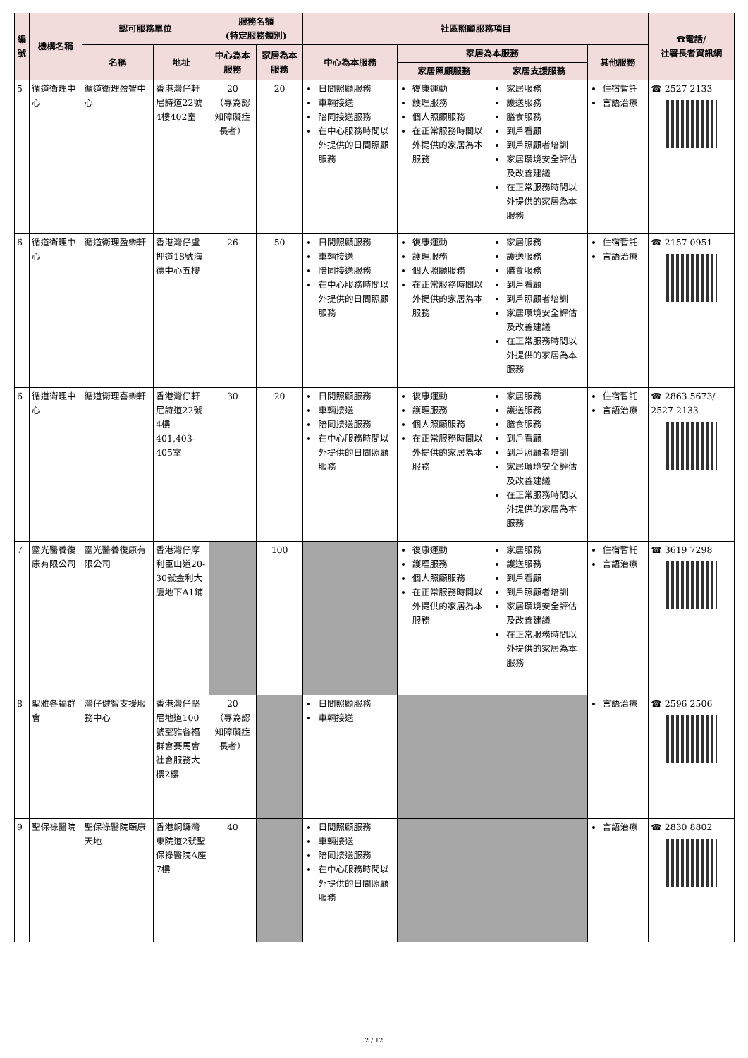| 編號 | 機構名稱 | 認可服務單位 | | 服務名額 (特定服務類別) | | 社區照顧服務項目 | | | | ☎電話/ 社署長者資訊網 |
| --- | --- | --- | --- | --- | --- | --- | --- | --- | --- | --- |
| | | 名稱 | 地址 | 中心為本服務 | 家居為本服務 | 中心為本服務 | 家居為本服務 | | 其他服務 | |
| | | | | | | | 家居照顧服務 | 家居支援服務 | | |
| 5 | 循道衛理中心 | 循道衛理盈智中心 | 香港灣仔軒尼詩道22號4樓402室 | 20 （專為認知障礙症長者） | 20 | 日間照顧服務 車輛接送 陪同接送服務 在中心服務時間以外提供的日間照顧服務 | 復康運動 護理服務 個人照顧服務 在正常服務時間以外提供的家居為本服務 | 家居服務 護送服務 膳食服務 到戶看顧 到戶照顧者培訓 家居環境安全評估及改善建議 在正常服務時間以外提供的家居為本服務 | 住宿暫託 言語治療 | ☎ 2527 2133 |
| 6 | 循道衛理中心 | 循道衛理盈樂軒 | 香港灣仔盧押道18號海德中心五樓 | 26 | 50 | 日間照顧服務 車輛接送 陪同接送服務 在中心服務時間以外提供的日間照顧服務 | 復康運動 護理服務 個人照顧服務 在正常服務時間以外提供的家居為本服務 | 家居服務 護送服務 膳食服務 到戶看顧 到戶照顧者培訓 家居環境安全評估及改善建議 在正常服務時間以外提供的家居為本服務 | 住宿暫託 言語治療 | ☎ 2157 0951 |
| 6 | 循道衛理中心 | 循道衛理喜樂軒 | 香港灣仔軒尼詩道22號4樓401,403-405室 | 30 | 20 | 日間照顧服務 車輛接送 陪同接送服務 在中心服務時間以外提供的日間照顧服務 | 復康運動 護理服務 個人照顧服務 在正常服務時間以外提供的家居為本服務 | 家居服務 護送服務 膳食服務 到戶看顧 到戶照顧者培訓 家居環境安全評估及改善建議 在正常服務時間以外提供的家居為本服務 | 住宿暫託 言語治療 | ☎ 2863 5673/ 2527 2133 |
| 7 | 靈光醫養復康有限公司 | 靈光醫養復康有限公司 | 香港灣仔摩利臣山道20-30號金利大廈地下A1鋪 | | 100 | | 復康運動 護理服務 個人照顧服務 在正常服務時間以外提供的家居為本服務 | 家居服務 護送服務 到戶看顧 到戶照顧者培訓 家居環境安全評估及改善建議 在正常服務時間以外提供的家居為本服務 | 住宿暫託 言語治療 | ☎ 3619 7298 |
| 8 | 聖雅各福群會 | 灣仔健智支援服務中心 | 香港灣仔堅尼地道100號聖雅各福群會賽馬會社會服務大樓2樓 | 20 （專為認知障礙症長者） | | 日間照顧服務 車輛接送 | | | 言語治療 | ☎ 2596 2506 |
| 9 | 聖保祿醫院 | 聖保祿醫院頤康天地 | 香港銅鑼灣東院道2號聖保祿醫院A座7樓 | 40 | | 日間照顧服務 車輛接送 陪同接送服務 在中心服務時間以外提供的日間照顧服務 | | | 言語治療 | ☎ 2830 8802 |
2 / 12